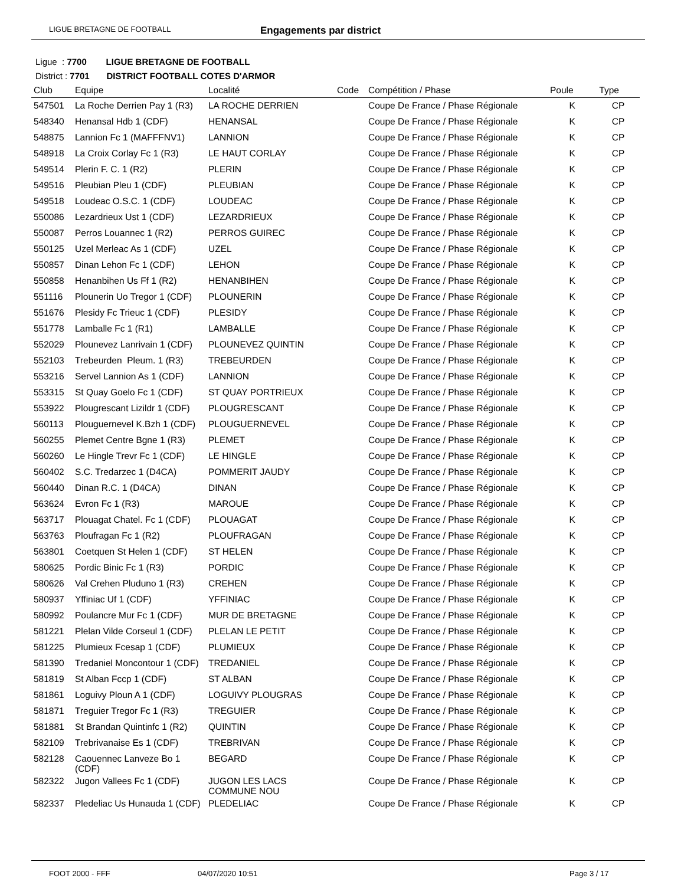LIGUE BRETAGNE DE FOOTBALL Engagements par district
Ligue : 7700 LIGUE BRETAGNE DE FOOTBALL
District : 7701 DISTRICT FOOTBALL COTES D'ARMOR
| Club | Equipe | Localité | Code | Compétition / Phase | Poule | Type |
| --- | --- | --- | --- | --- | --- | --- |
| 547501 | La Roche Derrien Pay 1 (R3) | LA ROCHE DERRIEN | | Coupe De France / Phase Régionale | K | CP |
| 548340 | Henansal Hdb 1 (CDF) | HENANSAL | | Coupe De France / Phase Régionale | K | CP |
| 548875 | Lannion Fc 1 (MAFFFNV1) | LANNION | | Coupe De France / Phase Régionale | K | CP |
| 548918 | La Croix Corlay Fc 1 (R3) | LE HAUT CORLAY | | Coupe De France / Phase Régionale | K | CP |
| 549514 | Plerin F. C. 1 (R2) | PLERIN | | Coupe De France / Phase Régionale | K | CP |
| 549516 | Pleubian Pleu 1 (CDF) | PLEUBIAN | | Coupe De France / Phase Régionale | K | CP |
| 549518 | Loudeac O.S.C. 1 (CDF) | LOUDEAC | | Coupe De France / Phase Régionale | K | CP |
| 550086 | Lezardrieux Ust 1 (CDF) | LEZARDRIEUX | | Coupe De France / Phase Régionale | K | CP |
| 550087 | Perros Louannec 1 (R2) | PERROS GUIREC | | Coupe De France / Phase Régionale | K | CP |
| 550125 | Uzel Merleac As 1 (CDF) | UZEL | | Coupe De France / Phase Régionale | K | CP |
| 550857 | Dinan Lehon Fc 1 (CDF) | LEHON | | Coupe De France / Phase Régionale | K | CP |
| 550858 | Henanbihen Us Ff 1 (R2) | HENANBIHEN | | Coupe De France / Phase Régionale | K | CP |
| 551116 | Plounerin Uo Tregor 1 (CDF) | PLOUNERIN | | Coupe De France / Phase Régionale | K | CP |
| 551676 | Plesidy Fc Trieuc 1 (CDF) | PLESIDY | | Coupe De France / Phase Régionale | K | CP |
| 551778 | Lamballe Fc 1 (R1) | LAMBALLE | | Coupe De France / Phase Régionale | K | CP |
| 552029 | Plounevez Lanrivain 1 (CDF) | PLOUNEVEZ QUINTIN | | Coupe De France / Phase Régionale | K | CP |
| 552103 | Trebeurden Pleum. 1 (R3) | TREBEURDEN | | Coupe De France / Phase Régionale | K | CP |
| 553216 | Servel Lannion As 1 (CDF) | LANNION | | Coupe De France / Phase Régionale | K | CP |
| 553315 | St Quay Goelo Fc 1 (CDF) | ST QUAY PORTRIEUX | | Coupe De France / Phase Régionale | K | CP |
| 553922 | Plougrescant Lizildr 1 (CDF) | PLOUGRESCANT | | Coupe De France / Phase Régionale | K | CP |
| 560113 | Plouguernevel K.Bzh 1 (CDF) | PLOUGUERNEVEL | | Coupe De France / Phase Régionale | K | CP |
| 560255 | Plemet Centre Bgne 1 (R3) | PLEMET | | Coupe De France / Phase Régionale | K | CP |
| 560260 | Le Hingle Trevr Fc 1 (CDF) | LE HINGLE | | Coupe De France / Phase Régionale | K | CP |
| 560402 | S.C. Tredarzec 1 (D4CA) | POMMERIT JAUDY | | Coupe De France / Phase Régionale | K | CP |
| 560440 | Dinan R.C. 1 (D4CA) | DINAN | | Coupe De France / Phase Régionale | K | CP |
| 563624 | Evron Fc 1 (R3) | MAROUE | | Coupe De France / Phase Régionale | K | CP |
| 563717 | Plouagat Chatel. Fc 1 (CDF) | PLOUAGAT | | Coupe De France / Phase Régionale | K | CP |
| 563763 | Ploufragan Fc 1 (R2) | PLOUFRAGAN | | Coupe De France / Phase Régionale | K | CP |
| 563801 | Coetquen St Helen 1 (CDF) | ST HELEN | | Coupe De France / Phase Régionale | K | CP |
| 580625 | Pordic Binic Fc 1 (R3) | PORDIC | | Coupe De France / Phase Régionale | K | CP |
| 580626 | Val Crehen Pluduno 1 (R3) | CREHEN | | Coupe De France / Phase Régionale | K | CP |
| 580937 | Yffiniac Uf 1 (CDF) | YFFINIAC | | Coupe De France / Phase Régionale | K | CP |
| 580992 | Poulancre Mur Fc 1 (CDF) | MUR DE BRETAGNE | | Coupe De France / Phase Régionale | K | CP |
| 581221 | Plelan Vilde Corseul 1 (CDF) | PLELAN LE PETIT | | Coupe De France / Phase Régionale | K | CP |
| 581225 | Plumieux Fcesap 1 (CDF) | PLUMIEUX | | Coupe De France / Phase Régionale | K | CP |
| 581390 | Tredaniel Moncontour 1 (CDF) | TREDANIEL | | Coupe De France / Phase Régionale | K | CP |
| 581819 | St Alban Fccp 1 (CDF) | ST ALBAN | | Coupe De France / Phase Régionale | K | CP |
| 581861 | Loguivy Ploun A 1 (CDF) | LOGUIVY PLOUGRAS | | Coupe De France / Phase Régionale | K | CP |
| 581871 | Treguier Tregor Fc 1 (R3) | TREGUIER | | Coupe De France / Phase Régionale | K | CP |
| 581881 | St Brandan Quintinfc 1 (R2) | QUINTIN | | Coupe De France / Phase Régionale | K | CP |
| 582109 | Trebrivanaise Es 1 (CDF) | TREBRIVAN | | Coupe De France / Phase Régionale | K | CP |
| 582128 | Caouennec Lanveze Bo 1 (CDF) | BEGARD | | Coupe De France / Phase Régionale | K | CP |
| 582322 | Jugon Vallees Fc 1 (CDF) | JUGON LES LACS COMMUNE NOU | | Coupe De France / Phase Régionale | K | CP |
| 582337 | Pledeliac Us Hunauda 1 (CDF) | PLEDELIAC | | Coupe De France / Phase Régionale | K | CP |
FOOT 2000 - FFF 04/07/2020 10:51 Page 3 / 17